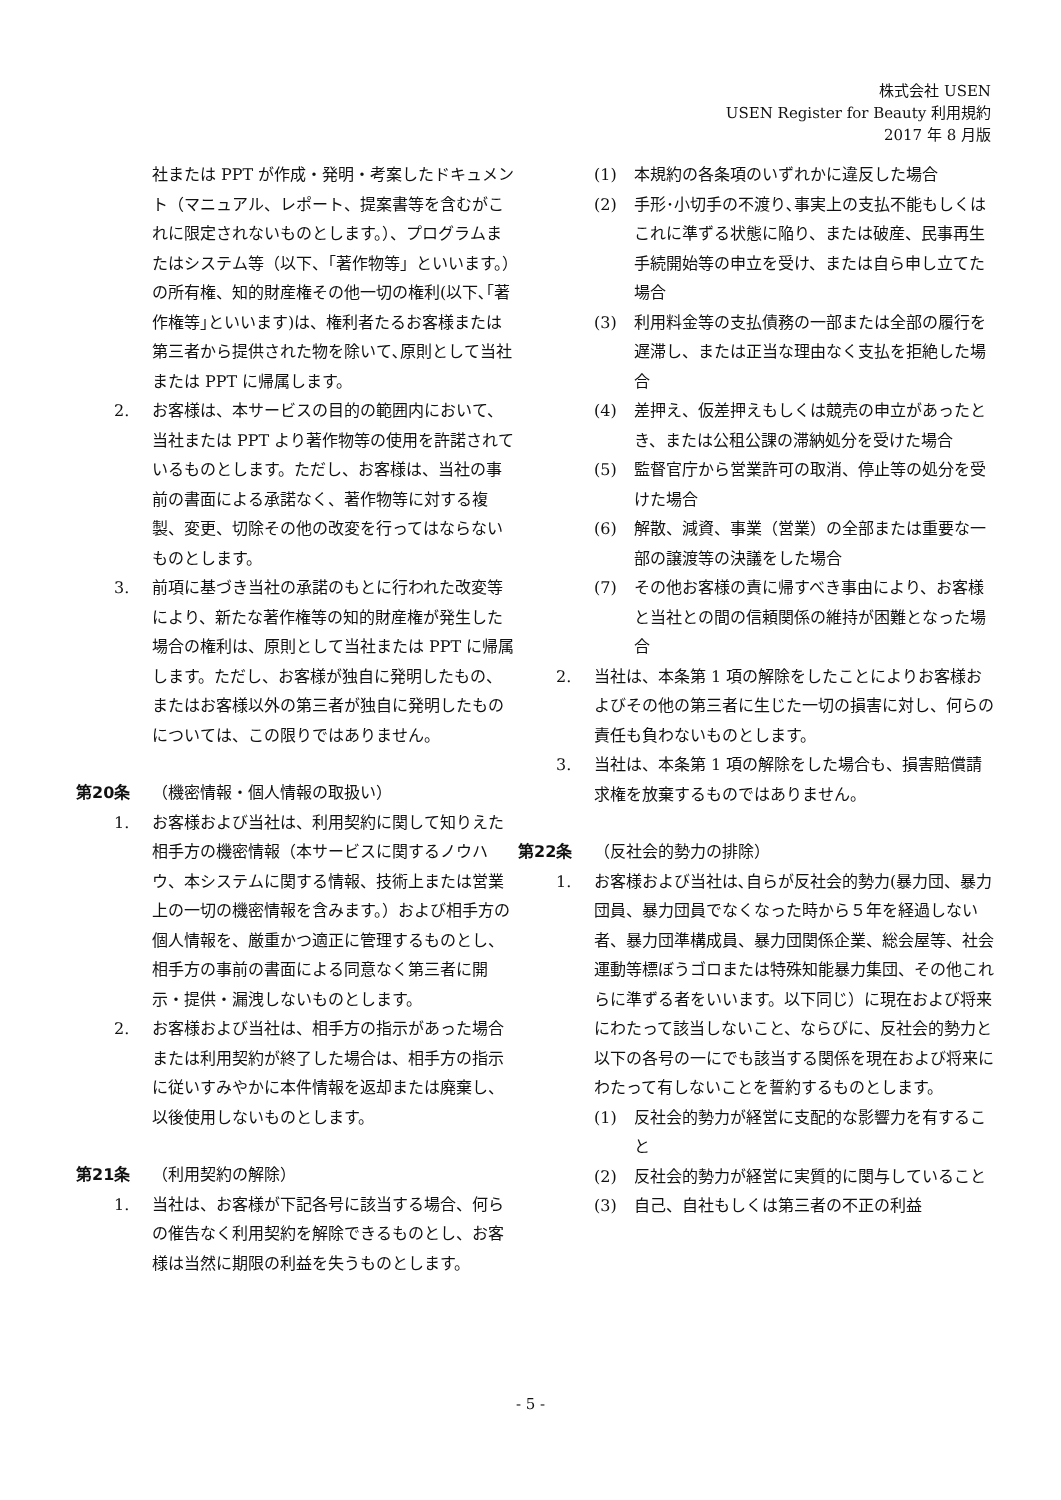株式会社 USEN
USEN Register for Beauty 利用規約
2017 年 8 月版
社または PPT が作成・発明・考案したドキュメント（マニュアル、レポート、提案書等を含むがこれに限定されないものとします。）、プログラムまたはシステム等（以下、「著作物等」といいます。）の所有権、知的財産権その他一切の権利(以下､｢著作権等｣といいます)は、権利者たるお客様または第三者から提供された物を除いて､原則として当社または PPT に帰属します。
2. お客様は、本サービスの目的の範囲内において、当社または PPT より著作物等の使用を許諾されているものとします。ただし、お客様は、当社の事前の書面による承諾なく、著作物等に対する複製、変更、切除その他の改変を行ってはならないものとします。
3. 前項に基づき当社の承諾のもとに行われた改変等により、新たな著作権等の知的財産権が発生した場合の権利は、原則として当社または PPT に帰属します。ただし、お客様が独自に発明したもの、またはお客様以外の第三者が独自に発明したものについては、この限りではありません。
第20条 （機密情報・個人情報の取扱い）
1. お客様および当社は、利用契約に関して知りえた相手方の機密情報（本サービスに関するノウハウ、本システムに関する情報、技術上または営業上の一切の機密情報を含みます。）および相手方の個人情報を、厳重かつ適正に管理するものとし、相手方の事前の書面による同意なく第三者に開示・提供・漏洩しないものとします。
2. お客様および当社は、相手方の指示があった場合または利用契約が終了した場合は、相手方の指示に従いすみやかに本件情報を返却または廃棄し、以後使用しないものとします。
第21条 （利用契約の解除）
1. 当社は、お客様が下記各号に該当する場合、何らの催告なく利用契約を解除できるものとし、お客様は当然に期限の利益を失うものとします。
(1) 本規約の各条項のいずれかに違反した場合
(2) 手形･小切手の不渡り､事実上の支払不能もしくはこれに準ずる状態に陥り、または破産、民事再生手続開始等の申立を受け、または自ら申し立てた場合
(3) 利用料金等の支払債務の一部または全部の履行を遅滞し、または正当な理由なく支払を拒絶した場合
(4) 差押え、仮差押えもしくは競売の申立があったとき、または公租公課の滞納処分を受けた場合
(5) 監督官庁から営業許可の取消、停止等の処分を受けた場合
(6) 解散、減資、事業（営業）の全部または重要な一部の譲渡等の決議をした場合
(7) その他お客様の責に帰すべき事由により、お客様と当社との間の信頼関係の維持が困難となった場合
2. 当社は、本条第 1 項の解除をしたことによりお客様およびその他の第三者に生じた一切の損害に対し、何らの責任も負わないものとします。
3. 当社は、本条第 1 項の解除をした場合も、損害賠償請求権を放棄するものではありません。
第22条 （反社会的勢力の排除）
1. お客様および当社は､自らが反社会的勢力(暴力団、暴力団員、暴力団員でなくなった時から５年を経過しない者、暴力団準構成員、暴力団関係企業、総会屋等、社会運動等標ぼうゴロまたは特殊知能暴力集団、その他これらに準ずる者をいいます。以下同じ）に現在および将来にわたって該当しないこと、ならびに、反社会的勢力と以下の各号の一にでも該当する関係を現在および将来にわたって有しないことを誓約するものとします。
(1) 反社会的勢力が経営に支配的な影響力を有すること
(2) 反社会的勢力が経営に実質的に関与していること
(3) 自己、自社もしくは第三者の不正の利益
- 5 -